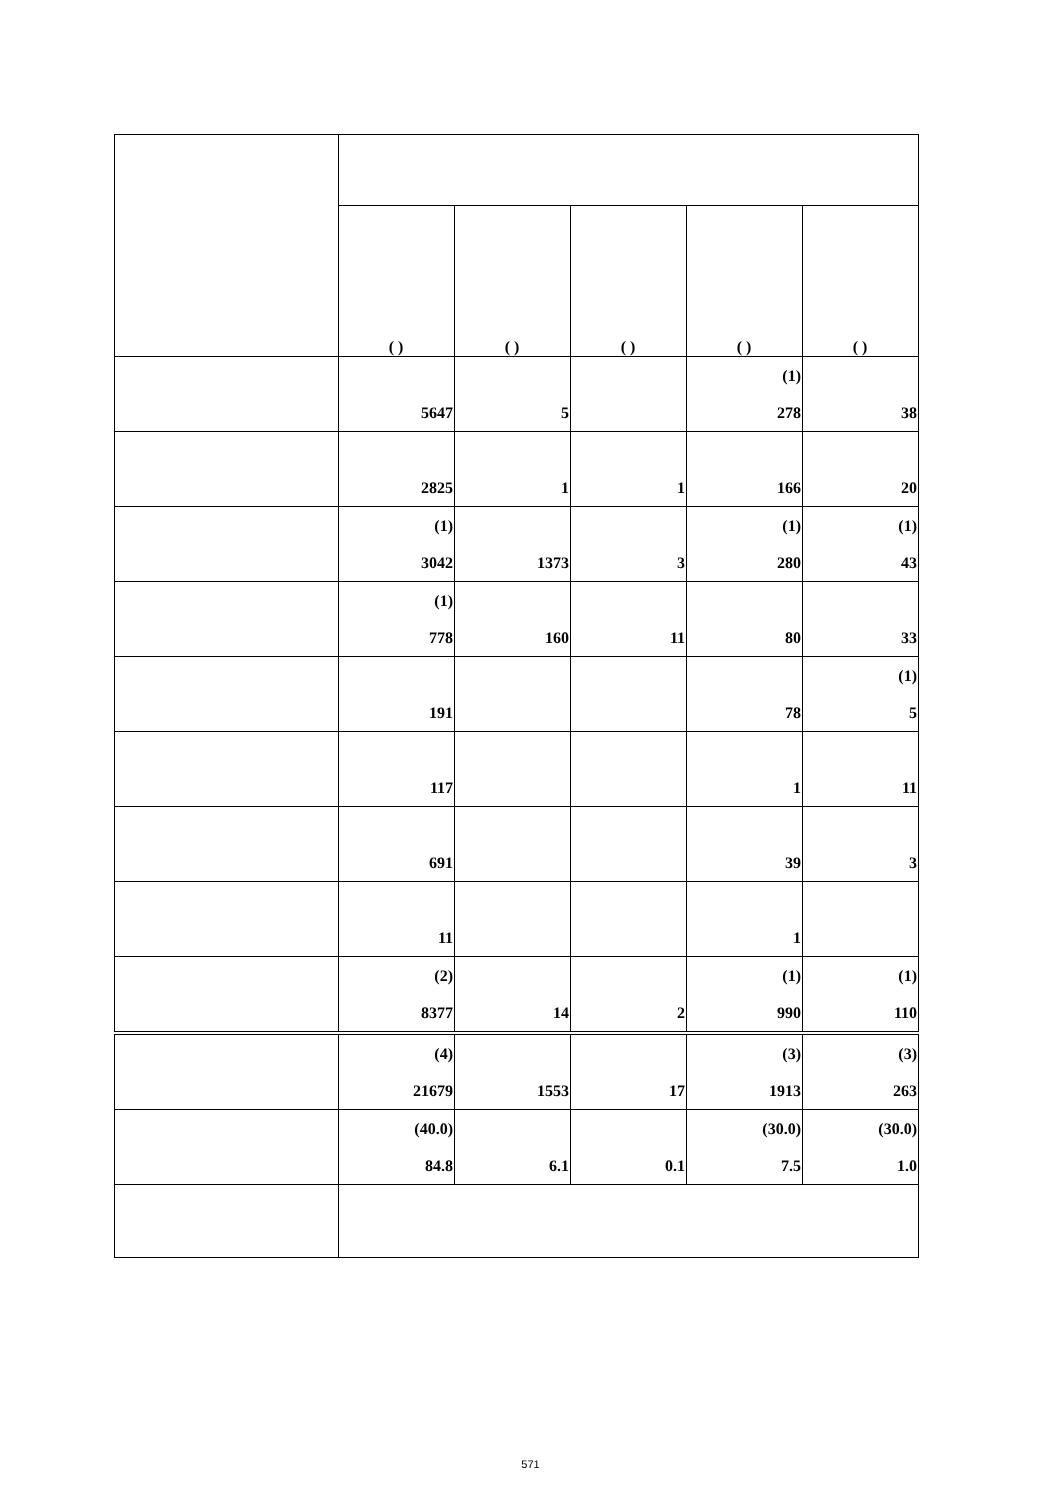| | ( ) | ( ) | ( ) | ( ) | ( ) |
| --- | --- | --- | --- | --- | --- |
| | 5647 | 5 | | (1) 278 | 38 |
| | 2825 | 1 | 1 | 166 | 20 |
| | (1) 3042 | 1373 | 3 | (1) 280 | (1) 43 |
| | (1) 778 | 160 | 11 | 80 | 33 |
| | 191 | | | 78 | (1) 5 |
| | 117 | | | 1 | 11 |
| | 691 | | | 39 | 3 |
| | 11 | | | 1 | |
| | (2) 8377 | 14 | 2 | (1) 990 | (1) 110 |
| | (4) 21679 | 1553 | 17 | (3) 1913 | (3) 263 |
| | (40.0) 84.8 | 6.1 | 0.1 | (30.0) 7.5 | (30.0) 1.0 |
571